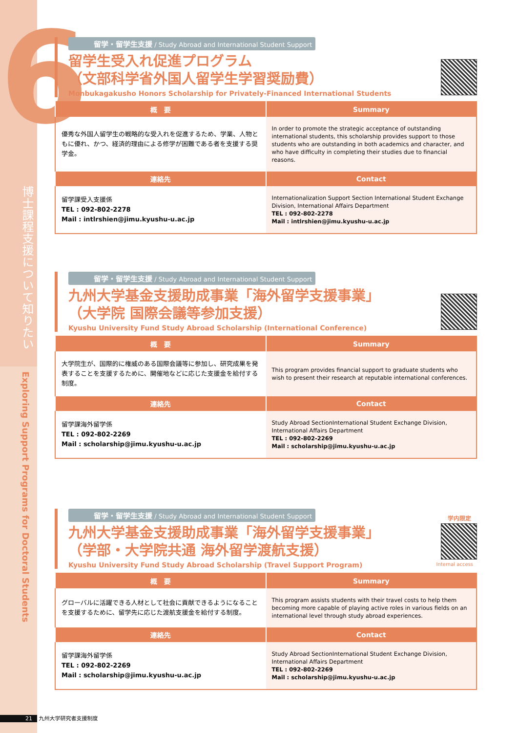6
博士課程支援について知りたい
Exploring Support Programs for Doctoral Students
留学・留学生支援 / Study Abroad and International Student Support
留学生受入れ促進プログラム
（文部科学省外国人留学生学習奨励費）
Monbukagakusho Honors Scholarship for Privately-Financed International Students
| 概 要 | Summary |
| --- | --- |
| 優秀な外国人留学生の戦略的な受入れを促進するため、学業、人物ともに優れ、かつ、経済的理由による修学が困難である者を支援する奨学金。 | In order to promote the strategic acceptance of outstanding international students, this scholarship provides support to those students who are outstanding in both academics and character, and who have difficulty in completing their studies due to financial reasons. |
| 連絡先 | Contact |
| 留学課受入支援係 TEL : 092-802-2278 Mail : intlrshien@jimu.kyushu-u.ac.jp | Internationalization Support Section International Student Exchange Division, International Affairs Department TEL : 092-802-2278 Mail : intlrshien@jimu.kyushu-u.ac.jp |
留学・留学生支援 / Study Abroad and International Student Support
九州大学基金支援助成事業「海外留学支援事業」
（大学院 国際会議等参加支援）
Kyushu University Fund Study Abroad Scholarship (International Conference)
| 概 要 | Summary |
| --- | --- |
| 大学院生が、国際的に権威のある国際会議等に参加し、研究成果を発表することを支援するために、開催地などに応じた支援金を給付する制度。 | This program provides financial support to graduate students who wish to present their research at reputable international conferences. |
| 連絡先 | Contact |
| 留学課海外留学係 TEL : 092-802-2269 Mail : scholarship@jimu.kyushu-u.ac.jp | Study Abroad SectionInternational Student Exchange Division, International Affairs Department TEL : 092-802-2269 Mail : scholarship@jimu.kyushu-u.ac.jp |
留学・留学生支援 / Study Abroad and International Student Support
九州大学基金支援助成事業「海外留学支援事業」
（学部・大学院共通 海外留学渡航支援）
Kyushu University Fund Study Abroad Scholarship (Travel Support Program)
学内限定
Internal access
| 概 要 | Summary |
| --- | --- |
| グローバルに活躍できる人材として社会に貢献できるようになることを支援するために、留学先に応じた渡航支援金を給付する制度。 | This program assists students with their travel costs to help them becoming more capable of playing active roles in various fields on an international level through study abroad experiences. |
| 連絡先 | Contact |
| 留学課海外留学係 TEL : 092-802-2269 Mail : scholarship@jimu.kyushu-u.ac.jp | Study Abroad SectionInternational Student Exchange Division, International Affairs Department TEL : 092-802-2269 Mail : scholarship@jimu.kyushu-u.ac.jp |
21 九州大学研究者支援制度